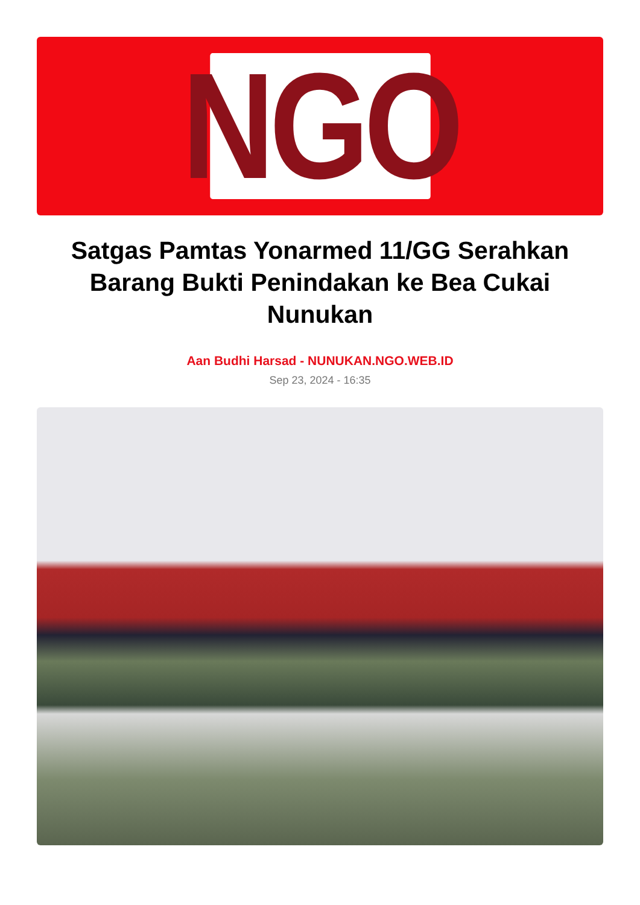NGO
Satgas Pamtas Yonarmed 11/GG Serahkan Barang Bukti Penindakan ke Bea Cukai Nunukan
Aan Budhi Harsad - NUNUKAN.NGO.WEB.ID
Sep 23, 2024 - 16:35